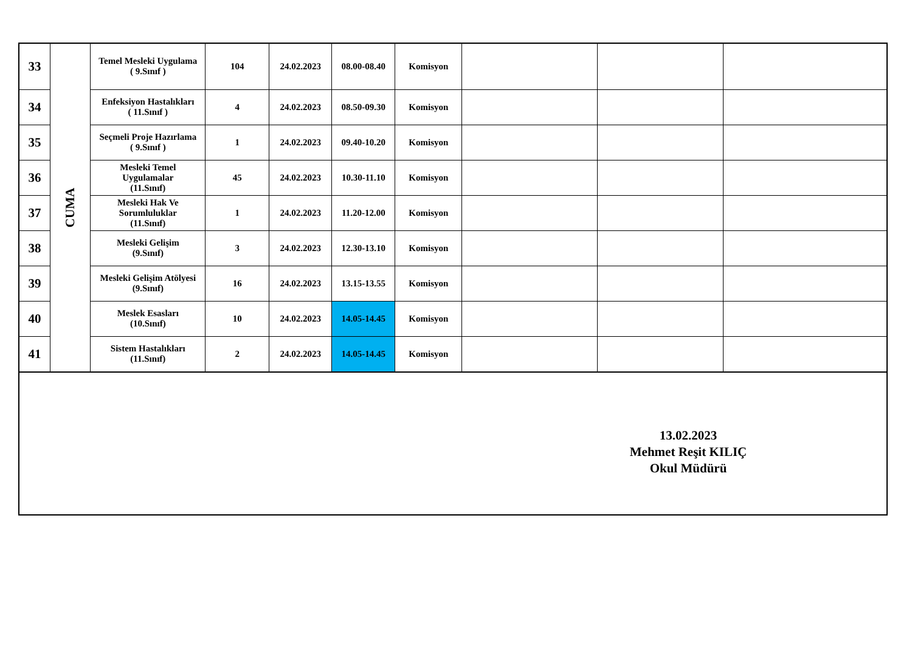| 33 | CUMA | Temel Mesleki Uygulama ( 9.Sınıf ) | 104 | 24.02.2023 | 08.00-08.40 | Komisyon | | | |
| 34 | | Enfeksiyon Hastalıkları ( 11.Sınıf ) | 4 | 24.02.2023 | 08.50-09.30 | Komisyon | | | |
| 35 | | Seçmeli Proje Hazırlama ( 9.Sınıf ) | 1 | 24.02.2023 | 09.40-10.20 | Komisyon | | | |
| 36 | | Mesleki Temel Uygulamalar (11.Sınıf) | 45 | 24.02.2023 | 10.30-11.10 | Komisyon | | | |
| 37 | | Mesleki Hak Ve Sorumluluklar (11.Sınıf) | 1 | 24.02.2023 | 11.20-12.00 | Komisyon | | | |
| 38 | | Mesleki Gelişim (9.Sınıf) | 3 | 24.02.2023 | 12.30-13.10 | Komisyon | | | |
| 39 | | Mesleki Gelişim Atölyesi (9.Sınıf) | 16 | 24.02.2023 | 13.15-13.55 | Komisyon | | | |
| 40 | | Meslek Esasları (10.Sınıf) | 10 | 24.02.2023 | 14.05-14.45 | Komisyon | | | |
| 41 | | Sistem Hastalıkları (11.Sınıf) | 2 | 24.02.2023 | 14.05-14.45 | Komisyon | | | |
13.02.2023
Mehmet Reşit KILIÇ
Okul Müdürü